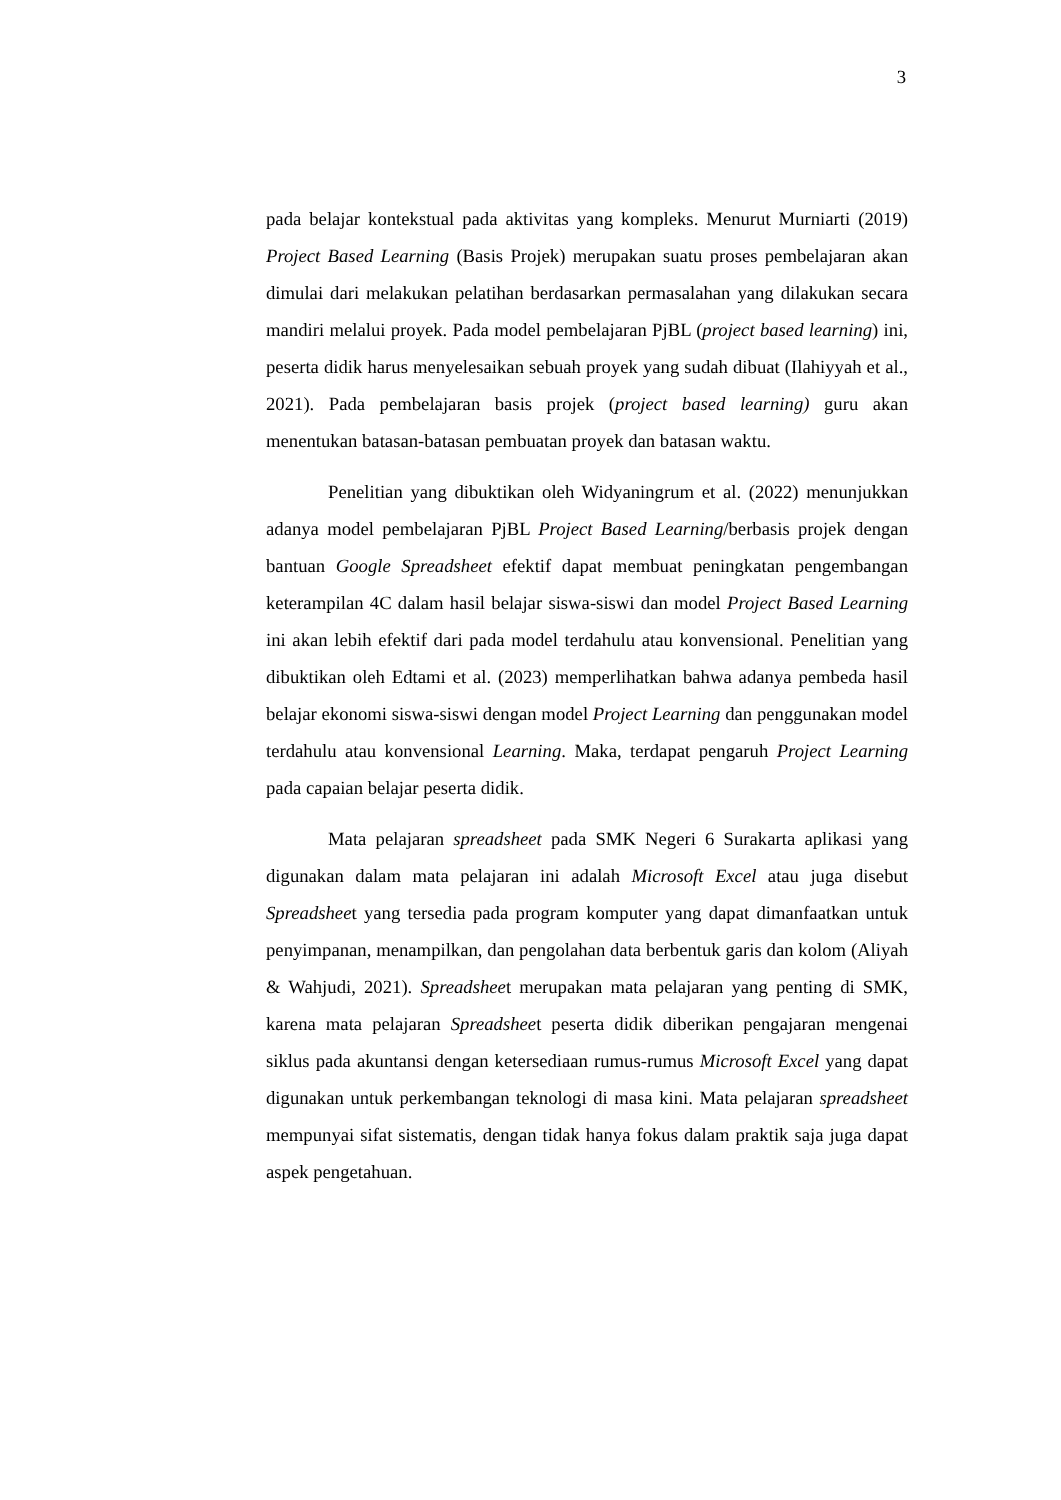3
pada belajar kontekstual pada aktivitas yang kompleks. Menurut Murniarti (2019) Project Based Learning (Basis Projek) merupakan suatu proses pembelajaran akan dimulai dari melakukan pelatihan berdasarkan permasalahan yang dilakukan secara mandiri melalui proyek. Pada model pembelajaran PjBL (project based learning) ini, peserta didik harus menyelesaikan sebuah proyek yang sudah dibuat (Ilahiyyah et al., 2021). Pada pembelajaran basis projek (project based learning) guru akan menentukan batasan-batasan pembuatan proyek dan batasan waktu.
Penelitian yang dibuktikan oleh Widyaningrum et al. (2022) menunjukkan adanya model pembelajaran PjBL Project Based Learning/berbasis projek dengan bantuan Google Spreadsheet efektif dapat membuat peningkatan pengembangan keterampilan 4C dalam hasil belajar siswa-siswi dan model Project Based Learning ini akan lebih efektif dari pada model terdahulu atau konvensional. Penelitian yang dibuktikan oleh Edtami et al. (2023) memperlihatkan bahwa adanya pembeda hasil belajar ekonomi siswa-siswi dengan model Project Learning dan penggunakan model terdahulu atau konvensional Learning. Maka, terdapat pengaruh Project Learning pada capaian belajar peserta didik.
Mata pelajaran spreadsheet pada SMK Negeri 6 Surakarta aplikasi yang digunakan dalam mata pelajaran ini adalah Microsoft Excel atau juga disebut Spreadsheet yang tersedia pada program komputer yang dapat dimanfaatkan untuk penyimpanan, menampilkan, dan pengolahan data berbentuk garis dan kolom (Aliyah & Wahjudi, 2021). Spreadsheet merupakan mata pelajaran yang penting di SMK, karena mata pelajaran Spreadsheet peserta didik diberikan pengajaran mengenai siklus pada akuntansi dengan ketersediaan rumus-rumus Microsoft Excel yang dapat digunakan untuk perkembangan teknologi di masa kini. Mata pelajaran spreadsheet mempunyai sifat sistematis, dengan tidak hanya fokus dalam praktik saja juga dapat aspek pengetahuan.